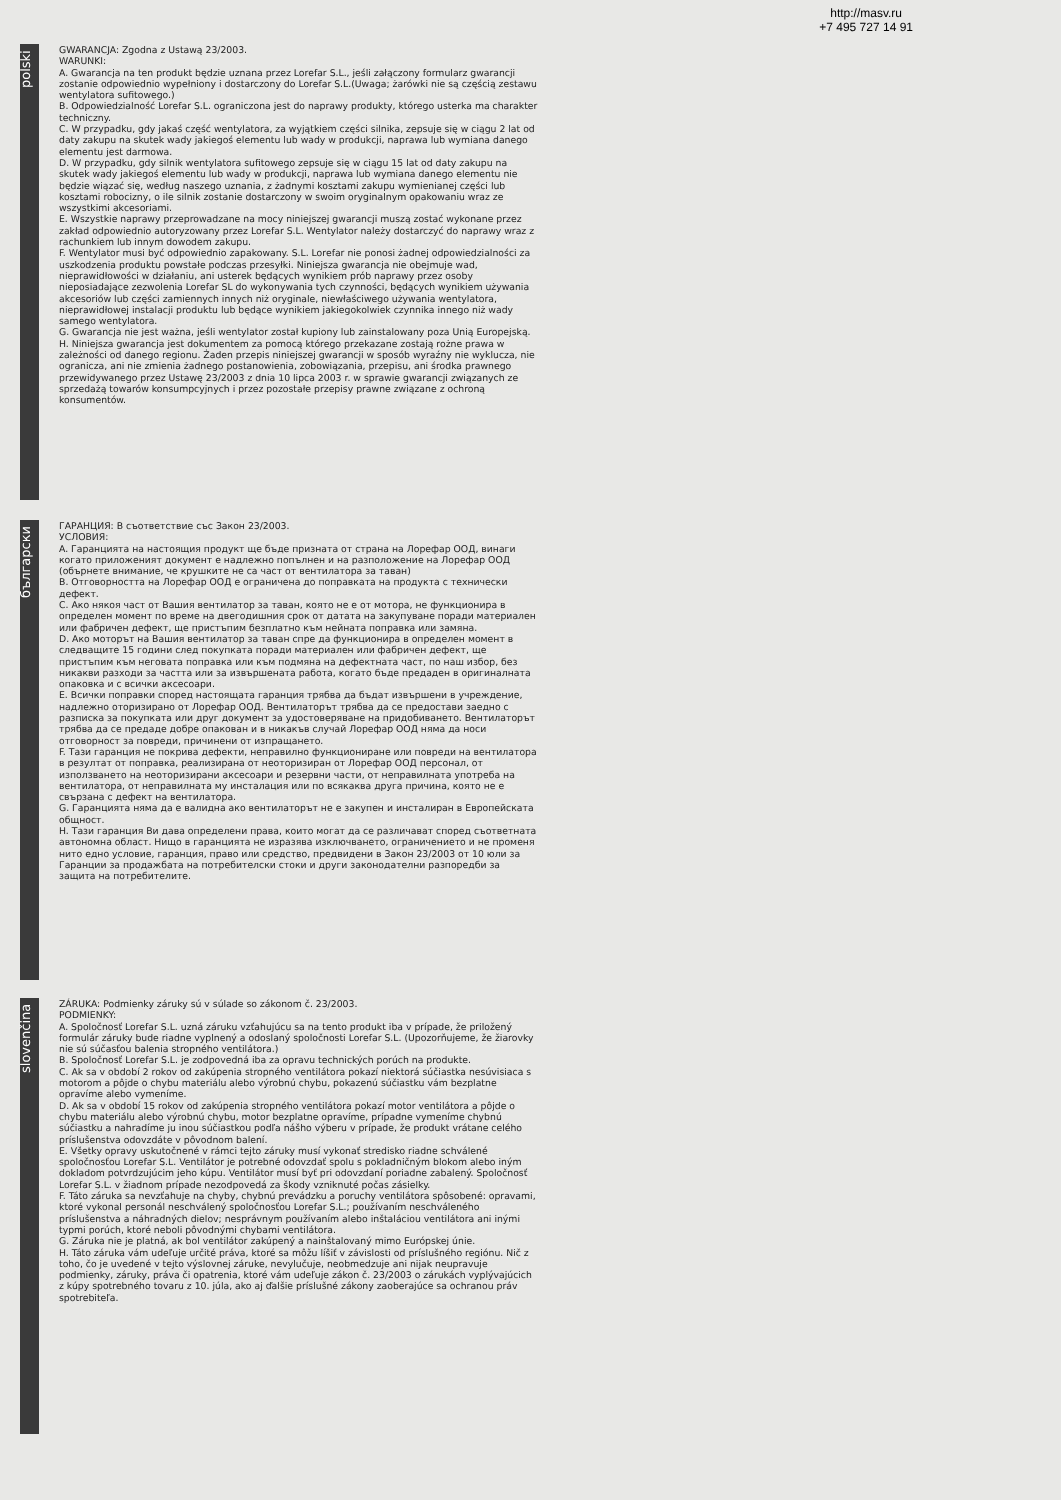http://masv.ru
+7 495 727 14 91
polski
GWARANCJA: Zgodna z Ustawą 23/2003.
WARUNKI:
A. Gwarancja na ten produkt będzie uznana przez Lorefar S.L., jeśli załączony formularz gwarancji zostanie odpowiednio wypełniony i dostarczony do Lorefar S.L.(Uwaga; żarówki nie są częścią zestawu wentylatora sufitowego.)
B. Odpowiedzialność Lorefar S.L. ograniczona jest do naprawy produkty, którego usterka ma charakter techniczny.
C. W przypadku, gdy jakaś część wentylatora, za wyjątkiem części silnika, zepsuje się w ciągu 2 lat od daty zakupu na skutek wady jakiegoś elementu lub wady w produkcji, naprawa lub wymiana danego elementu jest darmowa.
D. W przypadku, gdy silnik wentylatora sufitowego zepsuje się w ciągu 15 lat od daty zakupu na skutek wady jakiegoś elementu lub wady w produkcji, naprawa lub wymiana danego elementu nie będzie wiązać się, według naszego uznania, z żadnymi kosztami zakupu wymienianej części lub kosztami robocizny, o ile silnik zostanie dostarczony w swoim oryginalnym opakowaniu wraz ze wszystkimi akcesoriami.
E. Wszystkie naprawy przeprowadzane na mocy niniejszej gwarancji muszą zostać wykonane przez zakład odpowiednio autoryzowany przez Lorefar S.L. Wentylator należy dostarczyć do naprawy wraz z rachunkiem lub innym dowodem zakupu.
F. Wentylator musi być odpowiednio zapakowany. S.L. Lorefar nie ponosi żadnej odpowiedzialności za uszkodzenia produktu powstałe podczas przesyłki. Niniejsza gwarancja nie obejmuje wad, nieprawidłowości w działaniu, ani usterek będących wynikiem prób naprawy przez osoby nieposiadające zezwolenia Lorefar SL do wykonywania tych czynności, będących wynikiem używania akcesoriów lub części zamiennych innych niż oryginale, niewłaściwego używania wentylatora, nieprawidłowej instalacji produktu lub będące wynikiem jakiegokolwiek czynnika innego niż wady samego wentylatora.
G. Gwarancja nie jest ważna, jeśli wentylator został kupiony lub zainstalowany poza Unią Europejską.
H. Niniejsza gwarancja jest dokumentem za pomocą którego przekazane zostają rożne prawa w zależności od danego regionu. Żaden przepis niniejszej gwarancji w sposób wyraźny nie wyklucza, nie ogranicza, ani nie zmienia żadnego postanowienia, zobowiązania, przepisu, ani środka prawnego przewidywanego przez Ustawę 23/2003 z dnia 10 lipca 2003 r. w sprawie gwarancji związanych ze sprzedażą towarów konsumpcyjnych i przez pozostałe przepisy prawne związane z ochroną konsumentów.
български
ГАРАНЦИЯ: В съответствие със Закон 23/2003.
УСЛОВИЯ:
A. Гаранцията на настоящия продукт ще бъде призната от страна на Лорефар ООД, винаги когато приложеният документ е надлежно попълнен и на разположение на Лорефар ООД (обърнете внимание, че крушките не са част от вентилатора за таван)
B. Отговорността на Лорефар ООД е ограничена до поправката на продукта с технически дефект.
C. Ако някоя част от Вашия вентилатор за таван, която не е от мотора, не функционира в определен момент по време на двегодишния срок от датата на закупуване поради материален или фабричен дефект, ще пристъпим безплатно към нейната поправка или замяна.
D. Ако моторът на Вашия вентилатор за таван спре да функционира в определен момент в следващите 15 години след покупката поради материален или фабричен дефект, ще пристъпим към неговата поправка или към подмяна на дефектната част, по наш избор, без никакви разходи за частта или за извършената работа, когато бъде предаден в оригиналната опаковка и с всички аксесоари.
E. Всички поправки според настоящата гаранция трябва да бъдат извършени в учреждение, надлежно оторизирано от Лорефар ООД. Вентилаторът трябва да се предостави заедно с разписка за покупката или друг документ за удостоверяване на придобиването. Вентилаторът трябва да се предаде добре опакован и в никакъв случай Лорефар ООД няма да носи отговорност за повреди, причинени от изпращането.
F. Тази гаранция не покрива дефекти, неправилно функциониране или повреди на вентилатора в резултат от поправка, реализирана от неоторизиран от Лорефар ООД персонал, от използването на неоторизирани аксесоари и резервни части, от неправилната употреба на вентилатора, от неправилната му инсталация или по всякаква друга причина, която не е свързана с дефект на вентилатора.
G. Гаранцията няма да е валидна ако вентилаторът не е закупен и инсталиран в Европейската общност.
H. Тази гаранция Ви дава определени права, които могат да се различават според съответната автономна област. Нищо в гаранцията не изразява изключването, ограничението и не променя нито едно условие, гаранция, право или средство, предвидени в Закон 23/2003 от 10 юли за Гаранции за продажбата на потребителски стоки и други законодателни разпоредби за защита на потребителите.
slovenčina
ZÁRUKA: Podmienky záruky sú v súlade so zákonom č. 23/2003.
PODMIENKY:
A. Spoločnosť Lorefar S.L. uzná záruku vzťahujúcu sa na tento produkt iba v prípade, že priložený formulár záruky bude riadne vyplnený a odoslaný spoločnosti Lorefar S.L. (Upozorňujeme, že žiarovky nie sú súčasťou balenia stropného ventilátora.)
B. Spoločnosť Lorefar S.L. je zodpovedná iba za opravu technických porúch na produkte.
C. Ak sa v období 2 rokov od zakúpenia stropného ventilátora pokazí niektorá súčiastka nesúvisiaca s motorom a pôjde o chybu materiálu alebo výrobnú chybu, pokazenú súčiastku vám bezplatne opravíme alebo vymeníme.
D. Ak sa v období 15 rokov od zakúpenia stropného ventilátora pokazí motor ventilátora a pôjde o chybu materiálu alebo výrobnú chybu, motor bezplatne opravíme, prípadne vymeníme chybnú súčiastku a nahradíme ju inou súčiastkou podľa nášho výberu v prípade, že produkt vrátane celého príslušenstva odovzdáte v pôvodnom balení.
E. Všetky opravy uskutočnené v rámci tejto záruky musí vykonať stredisko riadne schválené spoločnosťou Lorefar S.L. Ventilátor je potrebné odovzdať spolu s pokladničným blokom alebo iným dokladom potvrdzujúcim jeho kúpu. Ventilátor musí byť pri odovzdaní poriadne zabalený. Spoločnosť Lorefar S.L. v žiadnom prípade nezodpovedá za škody vzniknuté počas zásielky.
F. Táto záruka sa nevzťahuje na chyby, chybnú prevádzku a poruchy ventilátora spôsobené: opravami, ktoré vykonal personál neschválený spoločnosťou Lorefar S.L.; používaním neschváleného príslušenstva a náhradných dielov; nesprávnym používaním alebo inštaláciou ventilátora ani inými typmi porúch, ktoré neboli pôvodnými chybami ventilátora.
G. Záruka nie je platná, ak bol ventilátor zakúpený a nainštalovaný mimo Európskej únie.
H. Táto záruka vám udeľuje určité práva, ktoré sa môžu líšiť v závislosti od príslušného regiónu. Nič z toho, čo je uvedené v tejto výslovnej záruke, nevylučuje, neobmedzuje ani nijak neupravuje podmienky, záruky, práva či opatrenia, ktoré vám udeľuje zákon č. 23/2003 o zárukách vyplývajúcich z kúpy spotrebného tovaru z 10. júla, ako aj ďalšie príslušné zákony zaoberajúce sa ochranou práv spotrebiteľa.